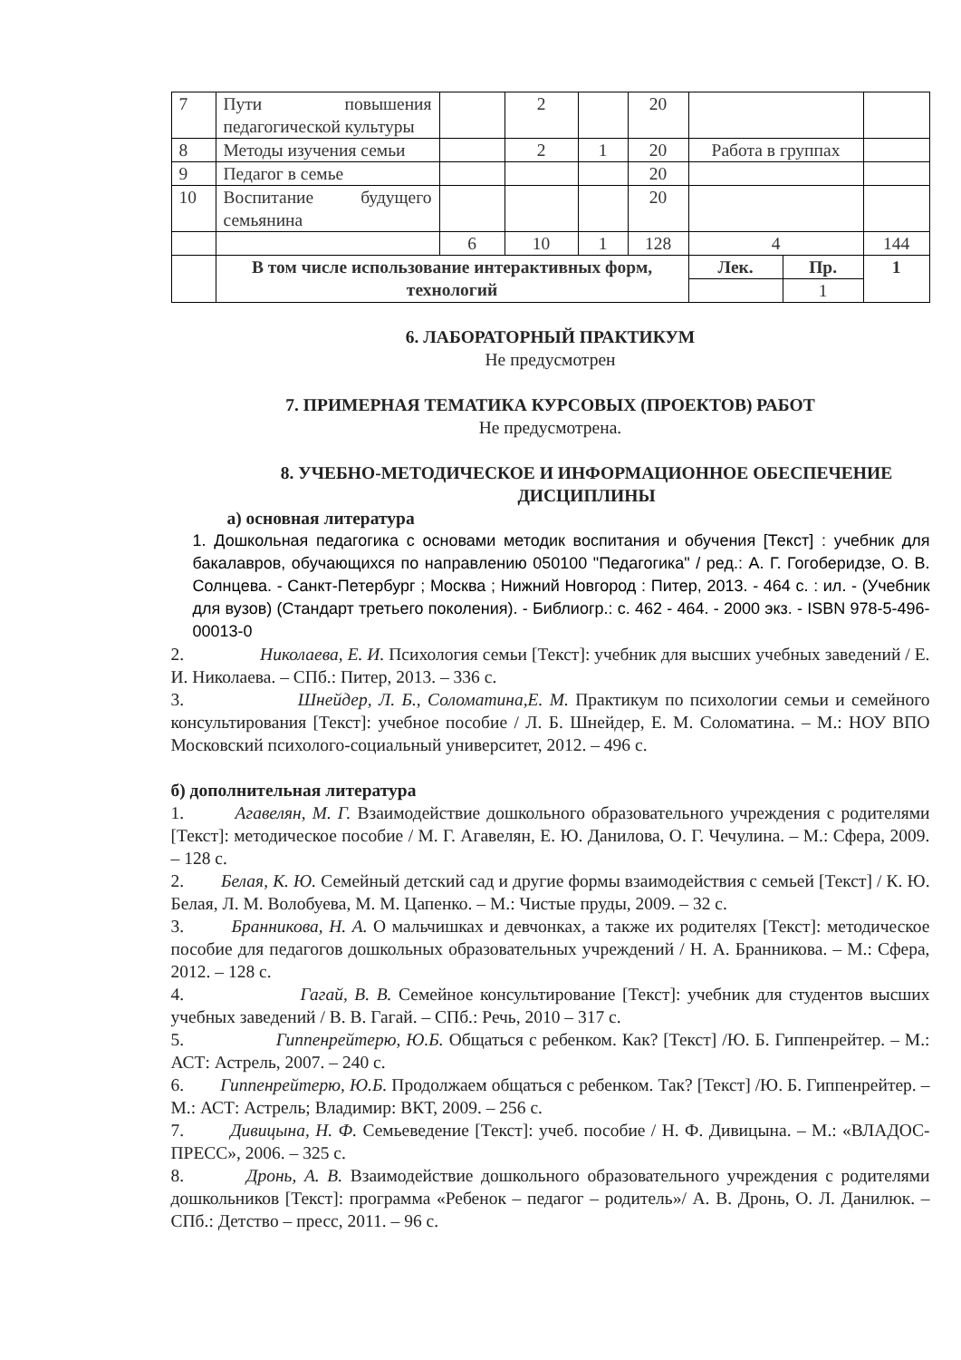| 7 | Пути повышения педагогической культуры | | 2 | | 20 | | | |
| 8 | Методы изучения семьи | | 2 | 1 | 20 | Работа в группах | | |
| 9 | Педагог в семье | | | | 20 | | | |
| 10 | Воспитание будущего семьянина | | | | 20 | | | |
| | | 6 | 10 | 1 | 128 | 4 | | 144 |
| | В том числе использование интерактивных форм, технологий | | | | | Лек. | Пр. | 1 |
| | | | | | | | 1 | |
6. ЛАБОРАТОРНЫЙ ПРАКТИКУМ
Не предусмотрен
7. ПРИМЕРНАЯ ТЕМАТИКА КУРСОВЫХ (ПРОЕКТОВ) РАБОТ
Не предусмотрена.
8. УЧЕБНО-МЕТОДИЧЕСКОЕ И ИНФОРМАЦИОННОЕ ОБЕСПЕЧЕНИЕ ДИСЦИПЛИНЫ
а) основная литература
1. Дошкольная педагогика с основами методик воспитания и обучения [Текст] : учебник для бакалавров, обучающихся по направлению 050100 "Педагогика" / ред.: А. Г. Гогоберидзе, О. В. Солнцева. - Санкт-Петербург ; Москва ; Нижний Новгород : Питер, 2013. - 464 с. : ил. - (Учебник для вузов) (Стандарт третьего поколения). - Библиогр.: с. 462 - 464. - 2000 экз. - ISBN 978-5-496-00013-0
2. Николаева, Е. И. Психология семьи [Текст]: учебник для высших учебных заведений / Е. И. Николаева. – СПб.: Питер, 2013. – 336 с.
3. Шнейдер, Л. Б., Соломатина,Е. М. Практикум по психологии семьи и семейного консультирования [Текст]: учебное пособие / Л. Б. Шнейдер, Е. М. Соломатина. – М.: НОУ ВПО Московский психолого-социальный университет, 2012. – 496 с.
б) дополнительная литература
1. Агавелян, М. Г. Взаимодействие дошкольного образовательного учреждения с родителями [Текст]: методическое пособие / М. Г. Агавелян, Е. Ю. Данилова, О. Г. Чечулина. – М.: Сфера, 2009. – 128 с.
2. Белая, К. Ю. Семейный детский сад и другие формы взаимодействия с семьей [Текст] / К. Ю. Белая, Л. М. Волобуева, М. М. Цапенко. – М.: Чистые пруды, 2009. – 32 с.
3. Бранникова, Н. А. О мальчишках и девчонках, а также их родителях [Текст]: методическое пособие для педагогов дошкольных образовательных учреждений / Н. А. Бранникова. – М.: Сфера, 2012. – 128 с.
4. Гагай, В. В. Семейное консультирование [Текст]: учебник для студентов высших учебных заведений / В. В. Гагай. – СПб.: Речь, 2010 – 317 с.
5. Гиппенрейтерю, Ю.Б. Общаться с ребенком. Как? [Текст] /Ю. Б. Гиппенрейтер. – М.: АСТ: Астрель, 2007. – 240 с.
6. Гиппенрейтерю, Ю.Б. Продолжаем общаться с ребенком. Так? [Текст] /Ю. Б. Гиппенрейтер. – М.: АСТ: Астрель; Владимир: ВКТ, 2009. – 256 с.
7. Дивицына, Н. Ф. Семьеведение [Текст]: учеб. пособие / Н. Ф. Дивицына. – М.: «ВЛАДОС-ПРЕСС», 2006. – 325 с.
8. Дронь, А. В. Взаимодействие дошкольного образовательного учреждения с родителями дошкольников [Текст]: программа «Ребенок – педагог – родитель»/ А. В. Дронь, О. Л. Данилюк. – СПб.: Детство – пресс, 2011. – 96 с.